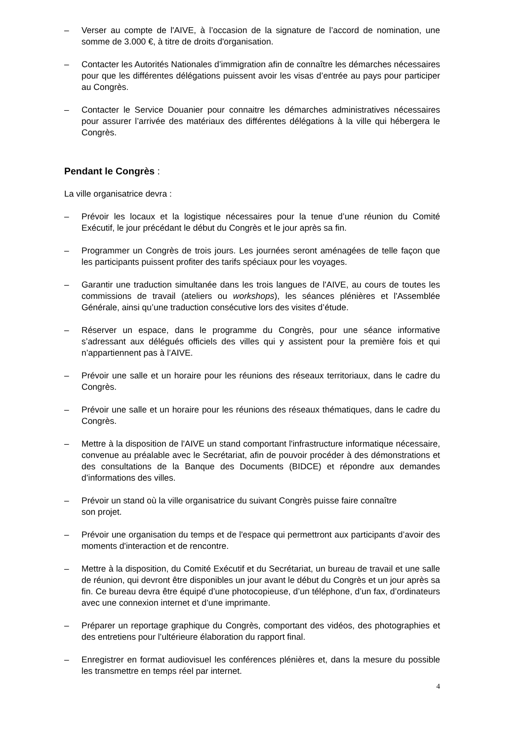– Verser au compte de l'AIVE, à l’occasion de la signature de l’accord de nomination, une somme de 3.000 €, à titre de droits d'organisation.
– Contacter les Autorités Nationales d’immigration afin de connaître les démarches nécessaires pour que les différentes délégations puissent avoir les visas d’entrée au pays pour participer au Congrès.
– Contacter le Service Douanier pour connaitre les démarches administratives nécessaires pour assurer l’arrivée des matériaux des différentes délégations à la ville qui hébergera le Congrès.
Pendant le Congrès :
La ville organisatrice devra :
– Prévoir les locaux et la logistique nécessaires pour la tenue d’une réunion du Comité Exécutif, le jour précédant le début du Congrès et le jour après sa fin.
– Programmer un Congrès de trois jours. Les journées seront aménagées de telle façon que les participants puissent profiter des tarifs spéciaux pour les voyages.
– Garantir une traduction simultanée dans les trois langues de l'AIVE, au cours de toutes les commissions de travail (ateliers ou workshops), les séances plénières et l'Assemblée Générale, ainsi qu’une traduction consécutive lors des visites d’étude.
– Réserver un espace, dans le programme du Congrès, pour une séance informative s’adressant aux délégués officiels des villes qui y assistent pour la première fois et qui n’appartiennent pas à l’AIVE.
– Prévoir une salle et un horaire pour les réunions des réseaux territoriaux, dans le cadre du Congrès.
– Prévoir une salle et un horaire pour les réunions des réseaux thématiques, dans le cadre du Congrès.
– Mettre à la disposition de l'AIVE un stand comportant l'infrastructure informatique nécessaire, convenue au préalable avec le Secrétariat, afin de pouvoir procéder à des démonstrations et des consultations de la Banque des Documents (BIDCE) et répondre aux demandes d’informations des villes.
– Prévoir un stand où la ville organisatrice du suivant Congrès puisse faire connaître
son projet.
– Prévoir une organisation du temps et de l'espace qui permettront aux participants d’avoir des moments d'interaction et de rencontre.
– Mettre à la disposition, du Comité Exécutif et du Secrétariat, un bureau de travail et une salle de réunion, qui devront être disponibles un jour avant le début du Congrès et un jour après sa fin. Ce bureau devra être équipé d’une photocopieuse, d’un téléphone, d’un fax, d’ordinateurs avec une connexion internet et d’une imprimante.
– Préparer un reportage graphique du Congrès, comportant des vidéos, des photographies et des entretiens pour l’ultérieure élaboration du rapport final.
– Enregistrer en format audiovisuel les conférences plénières et, dans la mesure du possible les transmettre en temps réel par internet.
4